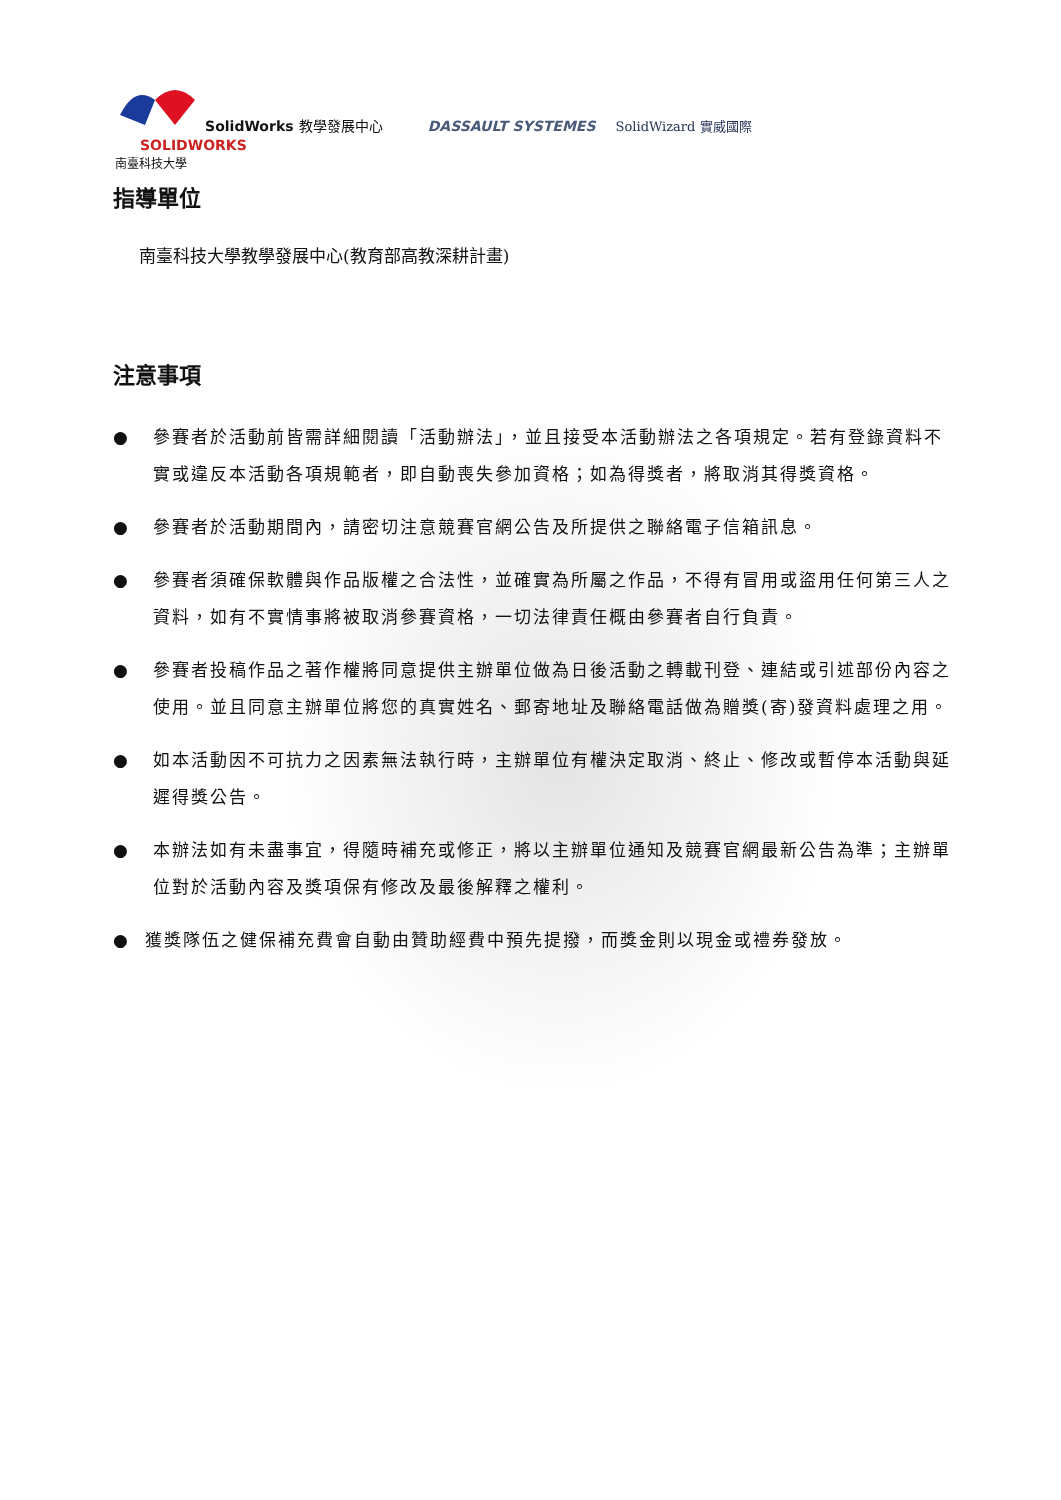SolidWorks 教學發展中心 DASSAULT SYSTEMES SolidWizard 實威國際 SOLIDWORKS
南臺科技大學
指導單位
南臺科技大學教學發展中心(教育部高教深耕計畫)
注意事項
● 參賽者於活動前皆需詳細閱讀「活動辦法」，並且接受本活動辦法之各項規定。若有登錄資料不實或違反本活動各項規範者，即自動喪失參加資格；如為得獎者，將取消其得獎資格。
● 參賽者於活動期間內，請密切注意競賽官網公告及所提供之聯絡電子信箱訊息。
● 參賽者須確保軟體與作品版權之合法性，並確實為所屬之作品，不得有冒用或盜用任何第三人之資料，如有不實情事將被取消參賽資格，一切法律責任概由參賽者自行負責。
● 參賽者投稿作品之著作權將同意提供主辦單位做為日後活動之轉載刊登、連結或引述部份內容之使用。並且同意主辦單位將您的真實姓名、郵寄地址及聯絡電話做為贈獎(寄)發資料處理之用。
● 如本活動因不可抗力之因素無法執行時，主辦單位有權決定取消、終止、修改或暫停本活動與延遲得獎公告。
● 本辦法如有未盡事宜，得隨時補充或修正，將以主辦單位通知及競賽官網最新公告為準；主辦單位對於活動內容及獎項保有修改及最後解釋之權利。
● 獲獎隊伍之健保補充費會自動由贊助經費中預先提撥，而獎金則以現金或禮券發放。